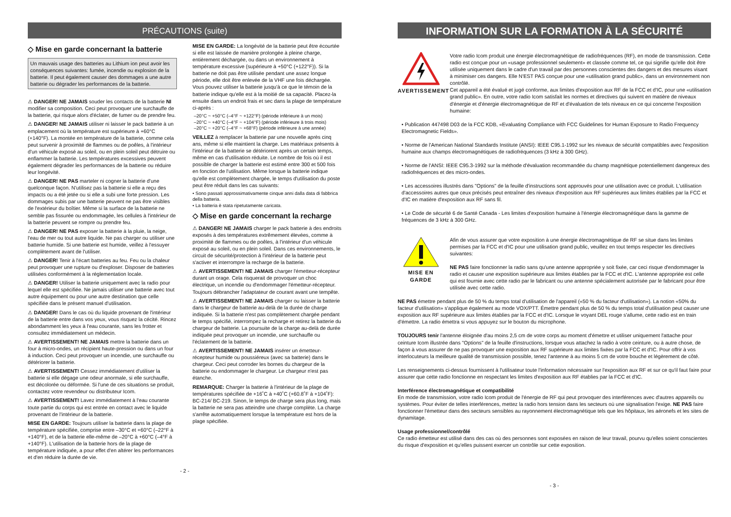PRÉCAUTIONS (suite)
◇ Mise en garde concernant la batterie
Un mauvais usage des batteries au Lithium ion peut avoir les conséquences suivantes: fumée, incendie ou explosion de la batterie. Il peut également causer des dommages a une autre batterie ou dégrader les performances de la batterie.
⚠ DANGER! NE JAMAIS souder les contacts de la batterie NI modifier sa composition. Ceci peut provoquer une surchauffe de la batterie, qui risque alors d'éclater, de fumer ou de prendre feu.
⚠ DANGER! NE JAMAIS utiliser ni laisser le pack batterie à un emplacement où la température est supérieure à +60°C (+140°F). La montée en température de la batterie, comme cela peut survenir à proximité de flammes ou de poêles, à l'intérieur d'un véhicule exposé au soleil, ou en plein soleil peut détruire ou enflammer la batterie. Les températures excessives peuvent également dégrader les performances de la batterie ou réduire leur longévité.
⚠ DANGER! NE PAS marteler ni cogner la batterie d'une quelconque façon. N'utilisez pas la batterie si elle a reçu des impacts ou a été jetée ou si elle a subi une forte pression. Les dommages subis par une batterie peuvent ne pas être visibles de l'extérieur du boîtier. Même si la surface de la batterie ne semble pas fissurée ou endommagée, les cellules à l'intérieur de la batterie peuvent se rompre ou prendre feu.
⚠ DANGER! NE PAS exposer la batterie à la pluie, la neige, l'eau de mer ou tout autre liquide. Ne pas charger ou utiliser une batterie humide. Si une batterie est humide, veillez à l'essuyer complètement avant de l'utiliser.
⚠ DANGER! Tenir à l'écart batteries au feu. Feu ou la chaleur peut provoquer une rupture ou d'exploser. Disposer de batteries utilisées conformément à la réglementation locale.
⚠ DANGER! Utiliser la batterie uniquement avec la radio pour lequel elle est spécifiée. Ne jamais utiliser une batterie avec tout autre équipement ou pour une autre destination que celle spécifiée dans le présent manuel d'utilisation.
⚠ DANGER! Dans le cas où du liquide provenant de l'intérieur de la batterie entre dans vos yeux, vous risquez la cécité. Rincez abondamment les yeux à l'eau courante, sans les frotter et consultez immédiatement un médecin.
⚠ AVERTISSEMENT! NE JAMAIS mettre la batterie dans un four à micro-ondes, un récipient haute-pression ou dans un four à induction. Ceci peut provoquer un incendie, une surchauffe ou détériorer la batterie.
⚠ AVERTISSEMENT! Cessez immédiatement d'utiliser la batterie si elle dégage une odeur anormale, si elle surchauffe, est décolorée ou déformée. Si l'une de ces situations se produit, contactez votre revendeur ou distributeur Icom.
⚠ AVERTISSEMENT! Lavez immédiatement à l'eau courante toute partie du corps qui est entrée en contact avec le liquide provenant de l'intérieur de la batterie.
MISE EN GARDE: Toujours utiliser la batterie dans la plage de température spécifiée, comprise entre –30°C et +60°C (–22°F à +140°F), et de la batterie elle-même de –20°C à +60°C (–4°F à +140°F). L'utilisation de la batterie hors de la plage de température indiquée, a pour effet d'en altérer les performances et d'en réduire la durée de vie.
MISE EN GARDE: La longévité de la batterie peut être écourtée si elle est laissée de manière prolongée à pleine charge, entièrement déchargée, ou dans un environnement à température excessive (supérieure à +50°C (+122°F)). Si la batterie ne doit pas être utilisée pendant une assez longue période, elle doit être enlevée de la VHF une fois déchargée. Vous pouvez utiliser la batterie jusqu'à ce que le témoin de la batterie indique qu'elle est à la moitié de sa capacité. Placez-la ensuite dans un endroit frais et sec dans la plage de température ci-après :
–20°C ~ +50°C (–4°F ~ +122°F) (période inférieure à un mois)
–20°C ~ +40°C (–4°F ~ +104°F) (période inférieure à trois mois)
–20°C ~ +20°C (–4°F ~ +68°F) (période inférieure à une année)
VEILLEZ à remplacer la batterie par une nouvelle après cinq ans, même si elle maintient la charge. Les matériaux présents à l'intérieur de la batterie se détériorent après un certain temps, même en cas d'utilisation réduite. Le nombre de fois où il est possible de charger la batterie est estimé entre 300 et 500 fois en fonction de l'utilisation. Même lorsque la batterie indique qu'elle est complètement chargée, le temps d'utilisation du poste peut être réduit dans les cas suivants:
• Sono passati approssimativamente cinque anni dalla data di fabbrica della batteria.
• La batteria è stata ripetutamente caricata.
◇ Mise en garde concernant la recharge
⚠ DANGER! NE JAMAIS charger le pack batterie à des endroits exposés à des températures extrêmement élevées, comme à proximité de flammes ou de poêles, à l'intérieur d'un véhicule exposé au soleil, ou en plein soleil. Dans ces environnements, le circuit de sécurité/protection à l'intérieur de la batterie peut s'activer et interrompre la recharge de la batterie.
⚠ AVERTISSEMENT! NE JAMAIS charger l'émetteur-récepteur durant un orage. Cela risquerait de provoquer un choc électrique, un incendie ou d'endommager l'émetteur-récepteur. Toujours débrancher l'adaptateur de courant avant une tempête.
⚠ AVERTISSEMENT! NE JAMAIS charger ou laisser la batterie dans le chargeur de batterie au-delà de la durée de charge indiquée. Si la batterie n'est pas complètement chargée pendant le temps spécifié, interrompez la recharge et retirez la batterie du chargeur de batterie. La poursuite de la charge au-delà de durée indiquée peut provoquer un incendie, une surchauffe ou l'éclatement de la batterie.
⚠ AVERTISSEMENT! NE JAMAIS insérer un émetteur-récepteur humide ou poussiéreux (avec sa batterie) dans le chargeur. Ceci peut corroder les bornes du chargeur de la batterie ou endommager le chargeur. Le chargeur n'est pas étanche.
REMARQUE: Charger la batterie à l'intérieur de la plage de températures spécifiée de +16˚C à +40˚C (+60.8˚F à +104˚F): BC-214/ BC-219. Sinon, le temps de charge sera plus long, mais la batterie ne sera pas atteindre une charge complète. La charge s'arrête automatiquement lorsque la température est hors de la plage spécifiée.
- 2 -
INFORMATION SUR LA FORMATION À LA SÉCURITÉ
AVERTISSEMENT
Votre radio Icom produit une énergie électromagnétique de radiofréquences (RF), en mode de transmission. Cette radio est conçue pour un «usage professionnel seulement» et classée comme tel, ce qui signifie qu'elle doit être utilisée uniquement dans le cadre d'un travail par des personnes conscientes des dangers et des mesures visant à minimiser ces dangers. Elle N'EST PAS conçue pour une «utilisation grand public», dans un environnement non contrôlé.
Cet appareil a été évalué et jugé conforme, aux limites d'exposition aux RF de la FCC et d'IC, pour une «utilisation grand public». En outre, votre radio Icom satisfait les normes et directives qui suivent en matière de niveaux d'énergie et d'énergie électromagnétique de RF et d'évaluation de tels niveaux en ce qui concerne l'exposition humaine:
• Publication 447498 D03 de la FCC KDB, «Evaluating Compliance with FCC Guidelines for Human Exposure to Radio Frequency Electromagnetic Fields».
• Norme de l'American National Standards Institute (ANSI): IEEE C95.1-1992 sur les niveaux de sécurité compatibles avec l'exposition humaine aux champs électromagnétiques de radiofréquences (3 kHz à 300 GHz).
• Norme de l'ANSI: IEEE C95.3-1992 sur la méthode d'évaluation recommandée du champ magnétique potentiellement dangereux des radiofréquences et des micro-ondes.
• Les accessoires illustrés dans "Options" de la feuille d'instructions sont approuvés pour une utilisation avec ce produit. L'utilisation d'accessoires autres que ceux précisés peut entraîner des niveaux d'exposition aux RF supérieures aux limites établies par la FCC et d'IC en matière d'exposition aux RF sans fil.
• Le Code de sécurité 6 de Santé Canada - Les limites d'exposition humaine à l'énergie électromagnétique dans la gamme de fréquences de 3 kHz à 300 GHz.
MISE EN GARDE
Afin de vous assurer que votre exposition à une énergie électromagnétique de RF se situe dans les limites permises par la FCC et d'IC pour une utilisation grand public, veuillez en tout temps respecter les directives suivantes:
NE PAS faire fonctionner la radio sans qu'une antenne appropriée y soit fixée, car ceci risque d'endommager la radio et causer une exposition supérieure aux limites établies par la FCC et d'IC. L'antenne appropriée est celle qui est fournie avec cette radio par le fabricant ou une antenne spécialement autorisée par le fabricant pour être utilisée avec cette radio.
NE PAS émettre pendant plus de 50 % du temps total d'utilisation de l'appareil («50 % du facteur d'utilisation»). La notion «50% du facteur d'utilisation» s'applique également au mode VOX/PTT. Émettre pendant plus de 50 % du temps total d'utilisation peut causer une exposition aux RF supérieure aux limites établies par la FCC et d'IC. Lorsque le voyant DEL rouge s'allume, cette radio est en train d'émettre. La radio émettra si vous appuyez sur le bouton du microphone.
TOUJOURS tenir l'antenne éloignée d'au moins 2,5 cm de votre corps au moment d'émettre et utiliser uniquement l'attache pour ceinture Icom illustrée dans "Options" de la feuille d'instructions, lorsque vous attachez la radio à votre ceinture, ou à autre chose, de façon à vous assurer de ne pas provoquer une exposition aux RF supérieure aux limites fixées par la FCC et d'IC. Pour offrir à vos interlocuteurs la meilleure qualité de transmission possible, tenez l'antenne à au moins 5 cm de votre bouche et légèrement de côté.
Les renseignements ci-dessus fournissent à l'utilisateur toute l'information nécessaire sur l'exposition aux RF et sur ce qu'il faut faire pour assurer que cette radio fonctionne en respectant les limites d'exposition aux RF établies par la FCC et d'IC.
Interférence électromagnétique et compatibilité
En mode de transmission, votre radio Icom produit de l'énergie de RF qui peut provoquer des interférences avec d'autres appareils ou systèmes. Pour éviter de telles interférences, mettez la radio hors tension dans les secteurs où une signalisation l'exige. NE PAS faire fonctionner l'émetteur dans des secteurs sensibles au rayonnement électromagnétique tels que les hôpitaux, les aéronefs et les sites de dynamitage.
Usage professionnel/contrôlé
Ce radio émetteur est utilisé dans des cas où des personnes sont exposées en raison de leur travail, pourvu qu'elles soient conscientes du risque d'exposition et qu'elles puissent exercer un contrôle sur cette exposition.
- 3 -